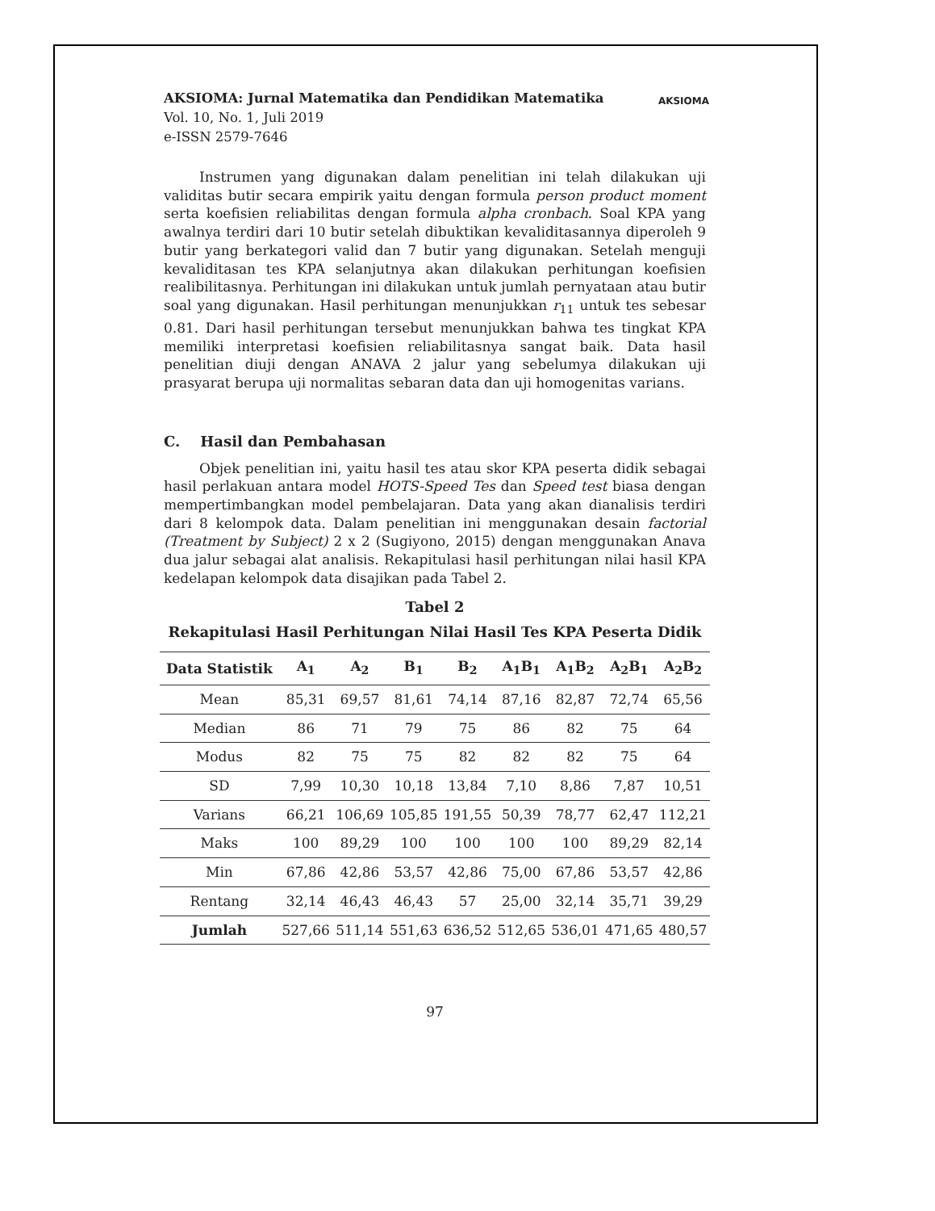AKSIOMA: Jurnal Matematika dan Pendidikan Matematika
Vol. 10, No. 1, Juli 2019
e-ISSN 2579-7646
AKSIOMA
Instrumen yang digunakan dalam penelitian ini telah dilakukan uji validitas butir secara empirik yaitu dengan formula person product moment serta koefisien reliabilitas dengan formula alpha cronbach. Soal KPA yang awalnya terdiri dari 10 butir setelah dibuktikan kevaliditasannya diperoleh 9 butir yang berkategori valid dan 7 butir yang digunakan. Setelah menguji kevaliditasan tes KPA selanjutnya akan dilakukan perhitungan koefisien realibilitasnya. Perhitungan ini dilakukan untuk jumlah pernyataan atau butir soal yang digunakan. Hasil perhitungan menunjukkan r<sub>11</sub> untuk tes sebesar 0.81. Dari hasil perhitungan tersebut menunjukkan bahwa tes tingkat KPA memiliki interpretasi koefisien reliabilitasnya sangat baik. Data hasil penelitian diuji dengan ANAVA 2 jalur yang sebelumya dilakukan uji prasyarat berupa uji normalitas sebaran data dan uji homogenitas varians.
C. Hasil dan Pembahasan
Objek penelitian ini, yaitu hasil tes atau skor KPA peserta didik sebagai hasil perlakuan antara model HOTS-Speed Tes dan Speed test biasa dengan mempertimbangkan model pembelajaran. Data yang akan dianalisis terdiri dari 8 kelompok data. Dalam penelitian ini menggunakan desain factorial (Treatment by Subject) 2 x 2 (Sugiyono, 2015) dengan menggunakan Anava dua jalur sebagai alat analisis. Rekapitulasi hasil perhitungan nilai hasil KPA kedelapan kelompok data disajikan pada Tabel 2.
Tabel 2
Rekapitulasi Hasil Perhitungan Nilai Hasil Tes KPA Peserta Didik
| Data Statistik | A<sub>1</sub> | A<sub>2</sub> | B<sub>1</sub> | B<sub>2</sub> | A<sub>1</sub>B<sub>1</sub> | A<sub>1</sub>B<sub>2</sub> | A<sub>2</sub>B<sub>1</sub> | A<sub>2</sub>B<sub>2</sub> |
| --- | --- | --- | --- | --- | --- | --- | --- | --- |
| Mean | 85,31 | 69,57 | 81,61 | 74,14 | 87,16 | 82,87 | 72,74 | 65,56 |
| Median | 86 | 71 | 79 | 75 | 86 | 82 | 75 | 64 |
| Modus | 82 | 75 | 75 | 82 | 82 | 82 | 75 | 64 |
| SD | 7,99 | 10,30 | 10,18 | 13,84 | 7,10 | 8,86 | 7,87 | 10,51 |
| Varians | 66,21 | 106,69 | 105,85 | 191,55 | 50,39 | 78,77 | 62,47 | 112,21 |
| Maks | 100 | 89,29 | 100 | 100 | 100 | 100 | 89,29 | 82,14 |
| Min | 67,86 | 42,86 | 53,57 | 42,86 | 75,00 | 67,86 | 53,57 | 42,86 |
| Rentang | 32,14 | 46,43 | 46,43 | 57 | 25,00 | 32,14 | 35,71 | 39,29 |
| Jumlah | 527,66 | 511,14 | 551,63 | 636,52 | 512,65 | 536,01 | 471,65 | 480,57 |
97